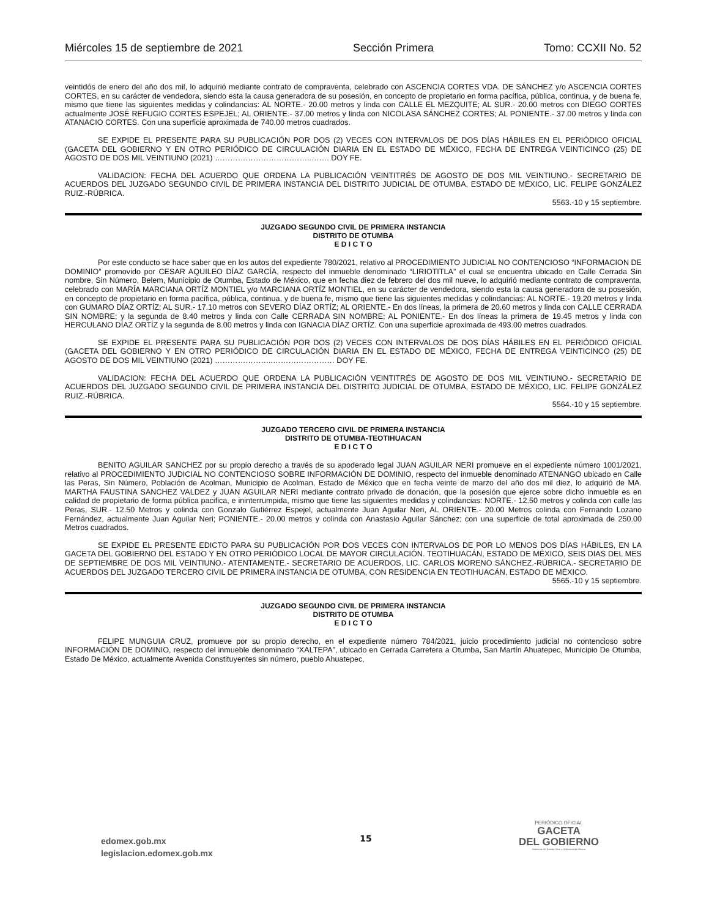Miércoles 15 de septiembre de 2021 Sección Primera Tomo: CCXII No. 52
veintidós de enero del año dos mil, lo adquirió mediante contrato de compraventa, celebrado con ASCENCIA CORTES VDA. DE SÁNCHEZ y/o ASCENCIA CORTES CORTES, en su carácter de vendedora, siendo esta la causa generadora de su posesión, en concepto de propietario en forma pacífica, pública, continua, y de buena fe, mismo que tiene las siguientes medidas y colindancias: AL NORTE.- 20.00 metros y linda con CALLE EL MEZQUITE; AL SUR.- 20.00 metros con DIEGO CORTES actualmente JOSÉ REFUGIO CORTES ESPEJEL; AL ORIENTE.- 37.00 metros y linda con NICOLASA SÁNCHEZ CORTES; AL PONIENTE.- 37.00 metros y linda con ATANACIO CORTES. Con una superficie aproximada de 740.00 metros cuadrados.
SE EXPIDE EL PRESENTE PARA SU PUBLICACIÓN POR DOS (2) VECES CON INTERVALOS DE DOS DÍAS HÁBILES EN EL PERIÓDICO OFICIAL (GACETA DEL GOBIERNO Y EN OTRO PERIÓDICO DE CIRCULACIÓN DIARIA EN EL ESTADO DE MÉXICO, FECHA DE ENTREGA VEINTICINCO (25) DE AGOSTO DE DOS MIL VEINTIUNO (2021) ………………………………..……. DOY FE.
VALIDACION: FECHA DEL ACUERDO QUE ORDENA LA PUBLICACIÓN VEINTITRÉS DE AGOSTO DE DOS MIL VEINTIUNO.- SECRETARIO DE ACUERDOS DEL JUZGADO SEGUNDO CIVIL DE PRIMERA INSTANCIA DEL DISTRITO JUDICIAL DE OTUMBA, ESTADO DE MÉXICO, LIC. FELIPE GONZÁLEZ RUIZ.-RÚBRICA.
5563.-10 y 15 septiembre.
JUZGADO SEGUNDO CIVIL DE PRIMERA INSTANCIA
DISTRITO DE OTUMBA
E D I C T O
Por este conducto se hace saber que en los autos del expediente 780/2021, relativo al PROCEDIMIENTO JUDICIAL NO CONTENCIOSO “INFORMACION DE DOMINIO” promovido por CESAR AQUILEO DÍAZ GARCÍA, respecto del inmueble denominado “LIRIOTITLA” el cual se encuentra ubicado en Calle Cerrada Sin nombre, Sin Número, Belem, Municipio de Otumba, Estado de México, que en fecha diez de febrero del dos mil nueve, lo adquirió mediante contrato de compraventa, celebrado con MARÍA MARCIANA ORTÍZ MONTIEL y/o MARCIANA ORTÍZ MONTIEL, en su carácter de vendedora, siendo esta la causa generadora de su posesión, en concepto de propietario en forma pacífica, pública, continua, y de buena fe, mismo que tiene las siguientes medidas y colindancias: AL NORTE.- 19.20 metros y linda con GUMARO DÍAZ ORTÍZ; AL SUR.- 17.10 metros con SEVERO DÍAZ ORTÍZ; AL ORIENTE.- En dos líneas, la primera de 20.60 metros y linda con CALLE CERRADA SIN NOMBRE; y la segunda de 8.40 metros y linda con Calle CERRADA SIN NOMBRE; AL PONIENTE.- En dos líneas la primera de 19.45 metros y linda con HERCULANO DÍAZ ORTÍZ y la segunda de 8.00 metros y linda con IGNACIA DÍAZ ORTÍZ. Con una superficie aproximada de 493.00 metros cuadrados.
SE EXPIDE EL PRESENTE PARA SU PUBLICACIÓN POR DOS (2) VECES CON INTERVALOS DE DOS DÍAS HÁBILES EN EL PERIÓDICO OFICIAL (GACETA DEL GOBIERNO Y EN OTRO PERIÓDICO DE CIRCULACIÓN DIARIA EN EL ESTADO DE MÉXICO, FECHA DE ENTREGA VEINTICINCO (25) DE AGOSTO DE DOS MIL VEINTIUNO (2021) …………………..…………………… DOY FE.
VALIDACION: FECHA DEL ACUERDO QUE ORDENA LA PUBLICACIÓN VEINTITRÉS DE AGOSTO DE DOS MIL VEINTIUNO.- SECRETARIO DE ACUERDOS DEL JUZGADO SEGUNDO CIVIL DE PRIMERA INSTANCIA DEL DISTRITO JUDICIAL DE OTUMBA, ESTADO DE MÉXICO, LIC. FELIPE GONZÁLEZ RUIZ.-RÚBRICA.
5564.-10 y 15 septiembre.
JUZGADO TERCERO CIVIL DE PRIMERA INSTANCIA
DISTRITO DE OTUMBA-TEOTIHUACAN
E D I C T O
BENITO AGUILAR SANCHEZ por su propio derecho a través de su apoderado legal JUAN AGUILAR NERI promueve en el expediente número 1001/2021, relativo al PROCEDIMIENTO JUDICIAL NO CONTENCIOSO SOBRE INFORMACIÓN DE DOMINIO, respecto del inmueble denominado ATENANGO ubicado en Calle las Peras, Sin Número, Población de Acolman, Municipio de Acolman, Estado de México que en fecha veinte de marzo del año dos mil diez, lo adquirió de MA. MARTHA FAUSTINA SANCHEZ VALDEZ y JUAN AGUILAR NERI mediante contrato privado de donación, que la posesión que ejerce sobre dicho inmueble es en calidad de propietario de forma pública pacifica, e ininterrumpida, mismo que tiene las siguientes medidas y colindancias: NORTE.- 12.50 metros y colinda con calle las Peras, SUR.- 12.50 Metros y colinda con Gonzalo Gutiérrez Espejel, actualmente Juan Aguilar Neri, AL ORIENTE.- 20.00 Metros colinda con Fernando Lozano Fernández, actualmente Juan Aguilar Neri; PONIENTE.- 20.00 metros y colinda con Anastasio Aguilar Sánchez; con una superficie de total aproximada de 250.00 Metros cuadrados.
SE EXPIDE EL PRESENTE EDICTO PARA SU PUBLICACIÓN POR DOS VECES CON INTERVALOS DE POR LO MENOS DOS DÍAS HÁBILES, EN LA GACETA DEL GOBIERNO DEL ESTADO Y EN OTRO PERIÓDICO LOCAL DE MAYOR CIRCULACIÓN. TEOTIHUACÁN, ESTADO DE MÉXICO, SEIS DIAS DEL MES DE SEPTIEMBRE DE DOS MIL VEINTIUNO.- ATENTAMENTE.- SECRETARIO DE ACUERDOS, LIC. CARLOS MORENO SÁNCHEZ.-RÚBRICA.- SECRETARIO DE ACUERDOS DEL JUZGADO TERCERO CIVIL DE PRIMERA INSTANCIA DE OTUMBA, CON RESIDENCIA EN TEOTIHUACÁN, ESTADO DE MÉXICO.
5565.-10 y 15 septiembre.
JUZGADO SEGUNDO CIVIL DE PRIMERA INSTANCIA
DISTRITO DE OTUMBA
E D I C T O
FELIPE MUNGUIA CRUZ, promueve por su propio derecho, en el expediente número 784/2021, juicio procedimiento judicial no contencioso sobre INFORMACIÓN DE DOMINIO, respecto del inmueble denominado “XALTEPA”, ubicado en Cerrada Carretera a Otumba, San Martín Ahuatepec, Municipio De Otumba, Estado De México, actualmente Avenida Constituyentes sin número, pueblo Ahuatepec,
edomex.gob.mx
legislacion.edomex.gob.mx
15
PERIÓDICO OFICIAL
GACETA
DEL GOBIERNO
Gobierno del Estado Libre y Soberano de México